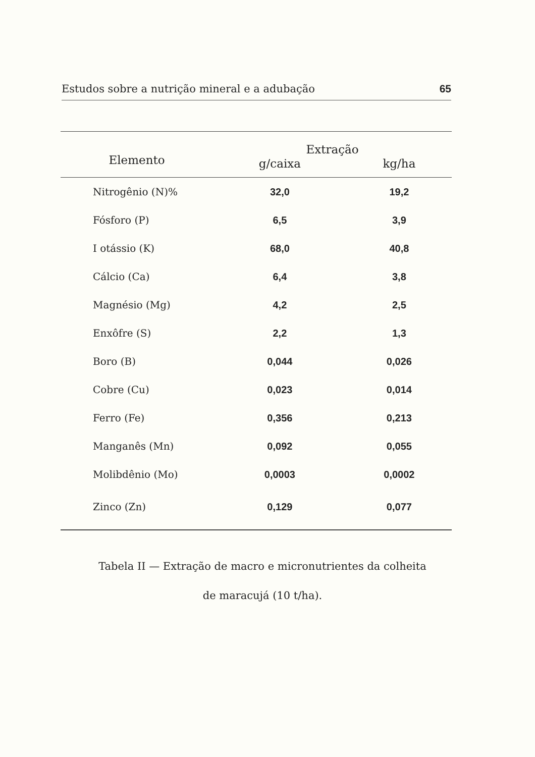Estudos sobre a nutrição mineral e a adubação 65
| Elemento | Extração | |
| --- | --- | --- |
| | g/caixa | kg/ha |
| Nitrogênio (N)% | 32,0 | 19,2 |
| Fósforo (P) | 6,5 | 3,9 |
| I otássio (K) | 68,0 | 40,8 |
| Cálcio (Ca) | 6,4 | 3,8 |
| Magnésio (Mg) | 4,2 | 2,5 |
| Enxôfre (S) | 2,2 | 1,3 |
| Boro (B) | 0,044 | 0,026 |
| Cobre (Cu) | 0,023 | 0,014 |
| Ferro (Fe) | 0,356 | 0,213 |
| Manganês (Mn) | 0,092 | 0,055 |
| Molibdênio (Mo) | 0,0003 | 0,0002 |
| Zinco (Zn) | 0,129 | 0,077 |
Tabela II — Extração de macro e micronutrientes da colheita
de maracujá (10 t/ha).